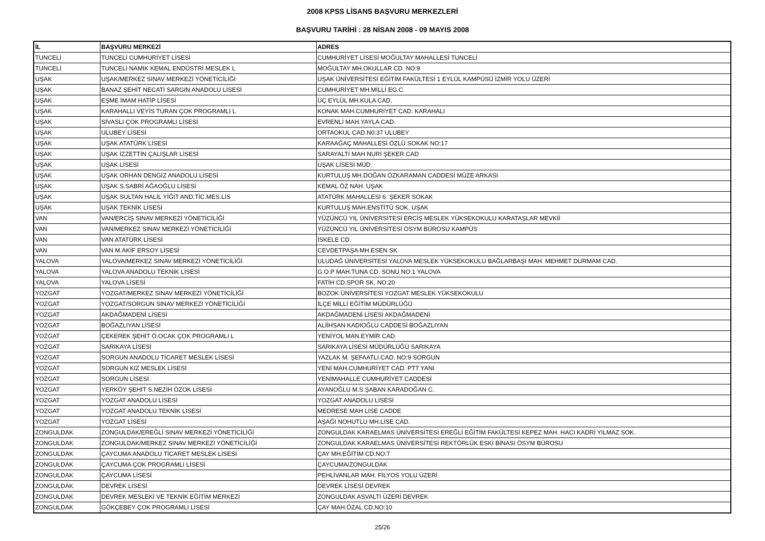2008 KPSS LİSANS BAŞVURU MERKEZLERİ
BAŞVURU TARİHİ : 28 NİSAN 2008 - 09 MAYIS 2008
| İL | BAŞVURU MERKEZİ | ADRES |
| --- | --- | --- |
| TUNCELİ | TUNCELİ CUMHURİYET LİSESİ | CUMHURİYET LİSESİ MOĞULTAY MAHALLESİ TUNCELİ |
| TUNCELİ | TUNCELİ NAMIK KEMAL ENDÜSTRİ MESLEK L | MOĞULTAY MH.OKULLAR CD. NO:9 |
| UŞAK | UŞAK/MERKEZ SINAV MERKEZİ YÖNETİCİLİĞİ | UŞAK ÜNİVERSİTESİ EĞİTİM FAKÜLTESİ 1 EYLÜL KAMPÜSÜ İZMİR YOLU ÜZERİ |
| UŞAK | BANAZ ŞEHİT NECATİ SARGIN ANADOLU LİSESİ | CUMHURİYET MH.MİLLİ EG.C. |
| UŞAK | EŞME İMAM HATİP LİSESİ | ÜÇ EYLÜL MH.KULA CAD. |
| UŞAK | KARAHALLI VEYİS TURAN ÇOK PROGRAMLI L | KONAK MAH.CUMHURİYET CAD. KARAHALI |
| UŞAK | SİVASLI ÇOK PROGRAMLI LİSESİ | EVRENLİ MAH.YAYLA CAD. |
| UŞAK | ULUBEY LİSESİ | ORTAOKUL CAD.N0:37 ULUBEY |
| UŞAK | UŞAK ATATÜRK LİSESİ | KARAAĞAÇ MAHALLESİ ÖZLÜ SOKAK NO:17 |
| UŞAK | UŞAK İZZETTİN ÇALIŞLAR LİSESİ | SARAYALTI MAH NURİ ŞEKER CAD |
| UŞAK | UŞAK LİSESİ | UŞAK LİSESİ MÜD. |
| UŞAK | UŞAK ORHAN DENGİZ ANADOLU LİSESİ | KURTULUŞ MH.DOĞAN ÖZKARAMAN CADDESİ MÜZE ARKASI |
| UŞAK | UŞAK S.SABRİ AĞAOĞLU LİSESİ | KEMAL ÖZ NAH. UŞAK |
| UŞAK | UŞAK SULTAN HALİL YİĞİT AND.TİC.MES.LİS | ATATÜRK MAHALLESİ 6. ŞEKER SOKAK |
| UŞAK | UŞAK TEKNİK LİSESİ | KURTULUŞ MAH.ENSTİTÜ SOK. UŞAK |
| VAN | VAN/ERCİŞ SINAV MERKEZİ YÖNETİCİLİĞİ | YÜZÜNCÜ YIL ÜNİVERSİTESİ ERCİŞ MESLEK YÜKSEKOKULU KARATAŞLAR MEVKİİ |
| VAN | VAN/MERKEZ SINAV MERKEZİ YÖNETİCİLİĞİ | YÜZÜNCÜ YIL ÜNİVERSİTESİ ÖSYM BÜROSU KAMPÜS |
| VAN | VAN ATATÜRK LİSESİ | İSKELE CD. |
| VAN | VAN M.AKİF ERSOY LİSESİ | CEVDETPAŞA MH.ESEN SK. |
| YALOVA | YALOVA/MERKEZ SINAV MERKEZİ YÖNETİCİLİĞİ | ULUDAĞ ÜNİVERSİTESİ YALOVA MESLEK YÜKSEKOKULU BAĞLARBAŞI MAH. MEHMET DURMAM CAD. |
| YALOVA | YALOVA ANADOLU TEKNİK LİSESİ | G.O.P MAH.TUNA CD. SONU NO:1 YALOVA |
| YALOVA | YALOVA LİSESİ | FATİH CD.SPOR SK. NO:20 |
| YOZGAT | YOZGAT/MERKEZ SINAV MERKEZİ YÖNETİCİLİĞİ | BOZOK ÜNİVERSİTESİ YOZGAT MESLEK YÜKSEKOKULU |
| YOZGAT | YOZGAT/SORGUN SINAV MERKEZİ YÖNETİCİLİĞİ | İLÇE MİLLİ EĞİTİM MÜDÜRLÜĞÜ |
| YOZGAT | AKDAĞMADENİ LİSESİ | AKDAĞMADENİ LİSESİ AKDAĞMADENİ |
| YOZGAT | BOĞAZLIYAN LİSESİ | ALİİHSAN KADIOĞLU CADDESİ BOĞAZLIYAN |
| YOZGAT | ÇEKEREK ŞEHİT Ö.OCAK ÇOK PROGRAMLI L | YENİYOL MAN.EYMİR CAD. |
| YOZGAT | SARIKAYA LİSESİ | SARIKAYA LİSESİ MÜDÜRLÜĞÜ SARIKAYA |
| YOZGAT | SORGUN ANADOLU TİCARET MESLEK LİSESİ | YAZLAK M. ŞEFAATLI CAD. NO:9 SORGUN |
| YOZGAT | SORGUN KIZ MESLEK LİSESİ | YENİ MAH.CUMHURİYET CAD. PTT YANI |
| YOZGAT | SORGUN LİSESİ | YENİMAHALLE CUMHURİYET CADDESİ |
| YOZGAT | YERKÖY ŞEHİT S.NEZİH ÖZOK LİSESİ | AYANOĞLU M.S.ŞABAN KARADOĞAN C. |
| YOZGAT | YOZGAT ANADOLU LİSESİ | YOZGAT ANADOLU LİSESİ |
| YOZGAT | YOZGAT ANADOLU TEKNİK LİSESİ | MEDRESE MAH LİSE CADDE |
| YOZGAT | YOZGAT LİSESİ | AŞAĞI NOHUTLU MH.LİSE CAD. |
| ZONGULDAK | ZONGULDAK/EREĞLİ SINAV MERKEZİ YÖNETİCİLİĞİ | ZONGULDAK KARAELMAS ÜNİVERSİTESİ EREĞLİ EĞİTİM FAKÜLTESİ KEPEZ MAH. HACI KADRİ YILMAZ SOK. |
| ZONGULDAK | ZONGULDAK/MERKEZ SINAV MERKEZİ YÖNETİCİLİĞİ | ZONGULDAK KARAELMAS ÜNİVERSİTESİ REKTÖRLÜK ESKİ BİNASI ÖSYM BÜROSU |
| ZONGULDAK | ÇAYCUMA ANADOLU TİCARET MESLEK LİSESİ | ÇAY MH.EĞİTİM CD.NO:7 |
| ZONGULDAK | ÇAYCUMA ÇOK PROGRAMLI LİSESİ | ÇAYCUMA/ZONGULDAK |
| ZONGULDAK | ÇAYCUMA LİSESİ | PEHLİVANLAR MAH. FİLYOS YOLU ÜZERİ |
| ZONGULDAK | DEVREK LİSESİ | DEVREK LİSESİ DEVREK |
| ZONGULDAK | DEVREK MESLEKİ VE TEKNİK EĞİTİM MERKEZİ | ZONGULDAK ASVALTI ÜZERİ DEVREK |
| ZONGULDAK | GÖKÇEBEY ÇOK PROGRAMLI LİSESİ | ÇAY MAH.ÖZAL CD.NO:10 |
25/26